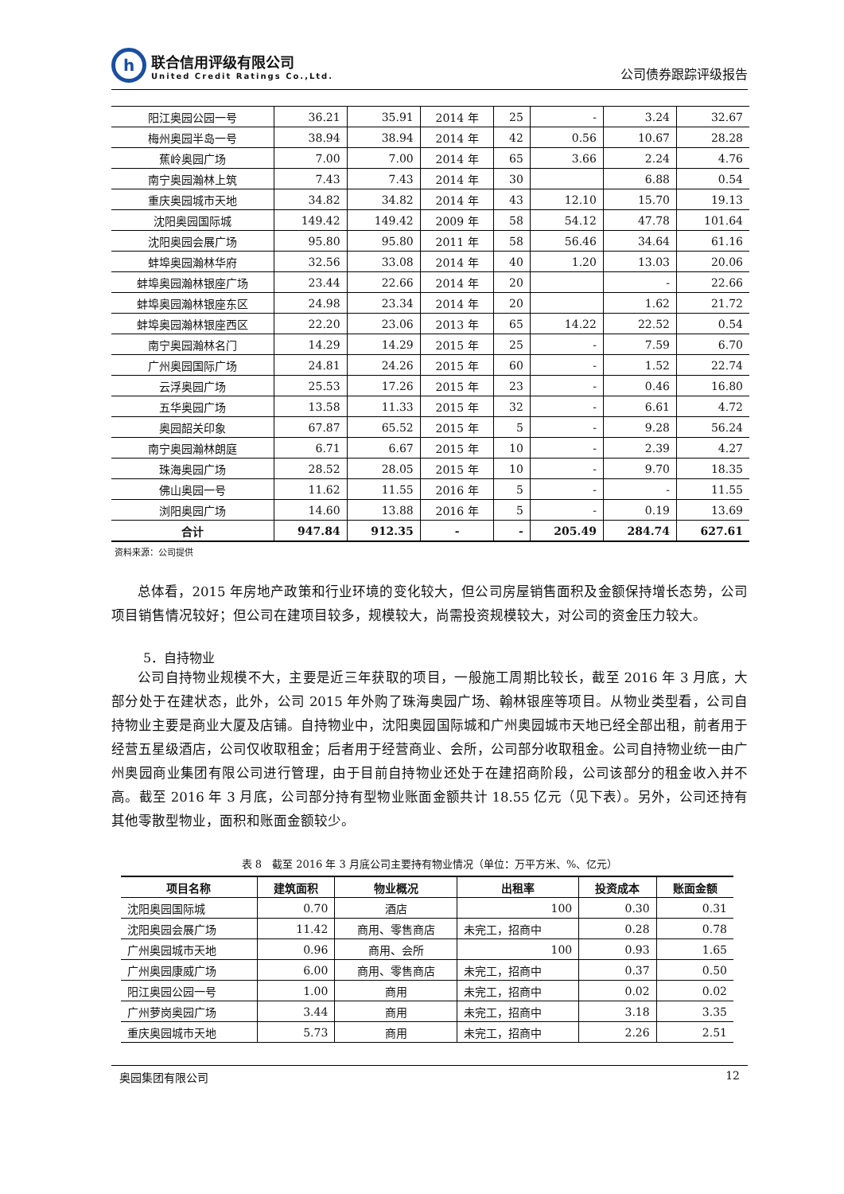h
联合信用评级有限公司
United Credit Ratings Co.,Ltd.
公司债券跟踪评级报告
| 阳江奥园公园一号 | 36.21 | 35.91 | 2014 年 | 25 | - | 3.24 | 32.67 |
| 梅州奥园半岛一号 | 38.94 | 38.94 | 2014 年 | 42 | 0.56 | 10.67 | 28.28 |
| 蕉岭奥园广场 | 7.00 | 7.00 | 2014 年 | 65 | 3.66 | 2.24 | 4.76 |
| 南宁奥园瀚林上筑 | 7.43 | 7.43 | 2014 年 | 30 | | 6.88 | 0.54 |
| 重庆奥园城市天地 | 34.82 | 34.82 | 2014 年 | 43 | 12.10 | 15.70 | 19.13 |
| 沈阳奥园国际城 | 149.42 | 149.42 | 2009 年 | 58 | 54.12 | 47.78 | 101.64 |
| 沈阳奥园会展广场 | 95.80 | 95.80 | 2011 年 | 58 | 56.46 | 34.64 | 61.16 |
| 蚌埠奥园瀚林华府 | 32.56 | 33.08 | 2014 年 | 40 | 1.20 | 13.03 | 20.06 |
| 蚌埠奥园瀚林银座广场 | 23.44 | 22.66 | 2014 年 | 20 | | - | 22.66 |
| 蚌埠奥园瀚林银座东区 | 24.98 | 23.34 | 2014 年 | 20 | | 1.62 | 21.72 |
| 蚌埠奥园瀚林银座西区 | 22.20 | 23.06 | 2013 年 | 65 | 14.22 | 22.52 | 0.54 |
| 南宁奥园瀚林名门 | 14.29 | 14.29 | 2015 年 | 25 | - | 7.59 | 6.70 |
| 广州奥园国际广场 | 24.81 | 24.26 | 2015 年 | 60 | - | 1.52 | 22.74 |
| 云浮奥园广场 | 25.53 | 17.26 | 2015 年 | 23 | - | 0.46 | 16.80 |
| 五华奥园广场 | 13.58 | 11.33 | 2015 年 | 32 | - | 6.61 | 4.72 |
| 奥园韶关印象 | 67.87 | 65.52 | 2015 年 | 5 | - | 9.28 | 56.24 |
| 南宁奥园瀚林朗庭 | 6.71 | 6.67 | 2015 年 | 10 | - | 2.39 | 4.27 |
| 珠海奥园广场 | 28.52 | 28.05 | 2015 年 | 10 | - | 9.70 | 18.35 |
| 佛山奥园一号 | 11.62 | 11.55 | 2016 年 | 5 | - | - | 11.55 |
| 浏阳奥园广场 | 14.60 | 13.88 | 2016 年 | 5 | - | 0.19 | 13.69 |
| 合计 | 947.84 | 912.35 | - | - | 205.49 | 284.74 | 627.61 |
资料来源：公司提供
总体看，2015 年房地产政策和行业环境的变化较大，但公司房屋销售面积及金额保持增长态势，公司项目销售情况较好；但公司在建项目较多，规模较大，尚需投资规模较大，对公司的资金压力较大。
5．自持物业
公司自持物业规模不大，主要是近三年获取的项目，一般施工周期比较长，截至 2016 年 3 月底，大部分处于在建状态，此外，公司 2015 年外购了珠海奥园广场、翰林银座等项目。从物业类型看，公司自持物业主要是商业大厦及店铺。自持物业中，沈阳奥园国际城和广州奥园城市天地已经全部出租，前者用于经营五星级酒店，公司仅收取租金；后者用于经营商业、会所，公司部分收取租金。公司自持物业统一由广州奥园商业集团有限公司进行管理，由于目前自持物业还处于在建招商阶段，公司该部分的租金收入并不高。截至 2016 年 3 月底，公司部分持有型物业账面金额共计 18.55 亿元（见下表）。另外，公司还持有其他零散型物业，面积和账面金额较少。
表 8　截至 2016 年 3 月底公司主要持有物业情况（单位：万平方米、%、亿元）
| 项目名称 | 建筑面积 | 物业概况 | 出租率 | 投资成本 | 账面金额 |
| --- | --- | --- | --- | --- | --- |
| 沈阳奥园国际城 | 0.70 | 酒店 | 100 | 0.30 | 0.31 |
| 沈阳奥园会展广场 | 11.42 | 商用、零售商店 | 未完工，招商中 | 0.28 | 0.78 |
| 广州奥园城市天地 | 0.96 | 商用、会所 | 100 | 0.93 | 1.65 |
| 广州奥园康威广场 | 6.00 | 商用、零售商店 | 未完工，招商中 | 0.37 | 0.50 |
| 阳江奥园公园一号 | 1.00 | 商用 | 未完工，招商中 | 0.02 | 0.02 |
| 广州萝岗奥园广场 | 3.44 | 商用 | 未完工，招商中 | 3.18 | 3.35 |
| 重庆奥园城市天地 | 5.73 | 商用 | 未完工，招商中 | 2.26 | 2.51 |
奥园集团有限公司 12